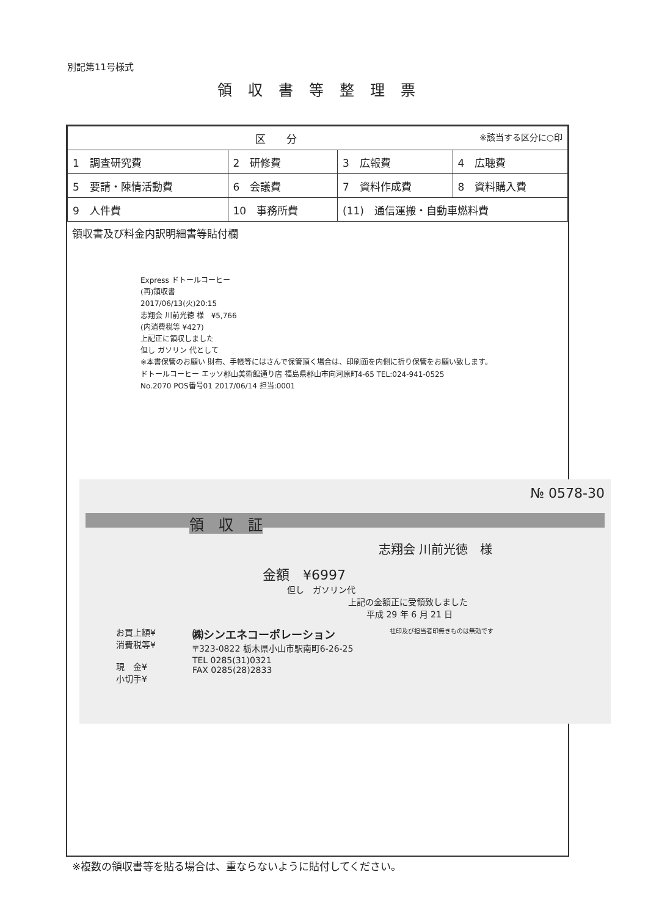別記第11号様式
領収書等整理票
| 区 分 ※該当する区分に○印 | | | |
| 1 調査研究費 | 2 研修費 | 3 広報費 | 4 広聴費 |
| 5 要請・陳情活動費 | 6 会議費 | 7 資料作成費 | 8 資料購入費 |
| 9 人件費 | 10 事務所費 | (11) 通信運搬・自動車燃料費 | |
領収書及び料金内訳明細書等貼付欄
Express ドトールコーヒー
(再)領収書
2017/06/13(火)20:15
志翔会 川前光徳 様　¥5,766
(内消費税等 ¥427)
上記正に領収しました
但し ガソリン 代として
※本書保管のお願い 財布、手帳等にはさんで保管頂く場合は、印刷面を内側に折り保管をお願い致します。
ドトールコーヒー エッソ郡山美術館通り店 福島県郡山市向河原町4-65 TEL:024-941-0525
No.2070 POS番号01 2017/06/14 担当:0001
№ 0578-30
領　収　証
志翔会 川前光徳　様
金額　¥6997
但し　ガソリン代
上記の金額正に受領致しました
平成 29 年 6 月 21 日
お買上額¥
消費税等¥
現　金¥
小切手¥
㈱シンエネコーポレーション
〒323-0822 栃木県小山市駅南町6-26-25
TEL 0285(31)0321
FAX 0285(28)2833
社印及び担当者印無きものは無効です
※複数の領収書等を貼る場合は、重ならないように貼付してください。